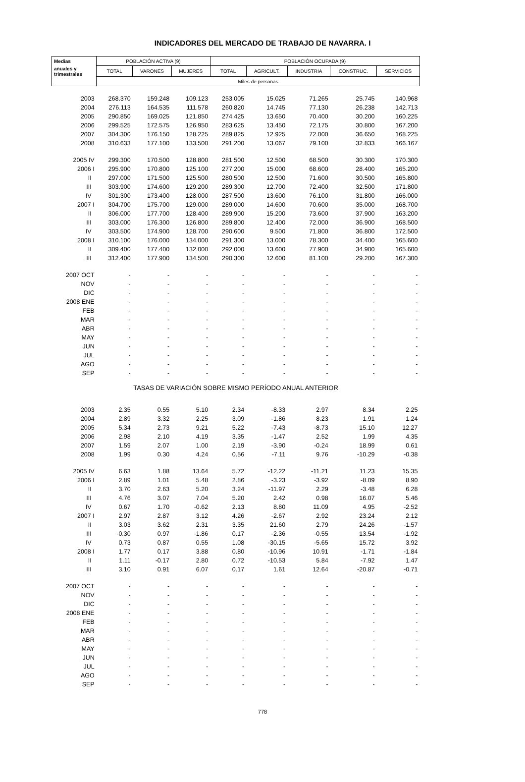INDICADORES DEL MERCADO DE TRABAJO DE NAVARRA. I
| Medias | POBLACIÓN ACTIVA (9) | | | POBLACIÓN OCUPADA (9) | | | | |
| --- | --- | --- | --- | --- | --- | --- | --- | --- |
| anuales y trimestrales | TOTAL | VARONES | MUJERES | TOTAL | AGRICULT. | INDUSTRIA | CONSTRUC. | SERVICIOS |
| | Miles de personas | | | | | | | |
| 2003 | 268.370 | 159.248 | 109.123 | 253.005 | 15.025 | 71.265 | 25.745 | 140.968 |
| 2004 | 276.113 | 164.535 | 111.578 | 260.820 | 14.745 | 77.130 | 26.238 | 142.713 |
| 2005 | 290.850 | 169.025 | 121.850 | 274.425 | 13.650 | 70.400 | 30.200 | 160.225 |
| 2006 | 299.525 | 172.575 | 126.950 | 283.625 | 13.450 | 72.175 | 30.800 | 167.200 |
| 2007 | 304.300 | 176.150 | 128.225 | 289.825 | 12.925 | 72.000 | 36.650 | 168.225 |
| 2008 | 310.633 | 177.100 | 133.500 | 291.200 | 13.067 | 79.100 | 32.833 | 166.167 |
| 2005 IV | 299.300 | 170.500 | 128.800 | 281.500 | 12.500 | 68.500 | 30.300 | 170.300 |
| 2006 I | 295.900 | 170.800 | 125.100 | 277.200 | 15.000 | 68.600 | 28.400 | 165.200 |
| II | 297.000 | 171.500 | 125.500 | 280.500 | 12.500 | 71.600 | 30.500 | 165.800 |
| III | 303.900 | 174.600 | 129.200 | 289.300 | 12.700 | 72.400 | 32.500 | 171.800 |
| IV | 301.300 | 173.400 | 128.000 | 287.500 | 13.600 | 76.100 | 31.800 | 166.000 |
| 2007 I | 304.700 | 175.700 | 129.000 | 289.000 | 14.600 | 70.600 | 35.000 | 168.700 |
| II | 306.000 | 177.700 | 128.400 | 289.900 | 15.200 | 73.600 | 37.900 | 163.200 |
| III | 303.000 | 176.300 | 126.800 | 289.800 | 12.400 | 72.000 | 36.900 | 168.500 |
| IV | 303.500 | 174.900 | 128.700 | 290.600 | 9.500 | 71.800 | 36.800 | 172.500 |
| 2008 I | 310.100 | 176.000 | 134.000 | 291.300 | 13.000 | 78.300 | 34.400 | 165.600 |
| II | 309.400 | 177.400 | 132.000 | 292.000 | 13.600 | 77.900 | 34.900 | 165.600 |
| III | 312.400 | 177.900 | 134.500 | 290.300 | 12.600 | 81.100 | 29.200 | 167.300 |
| 2007 OCT | - | - | - | - | - | - | - | - |
| NOV | - | - | - | - | - | - | - | - |
| DIC | - | - | - | - | - | - | - | - |
| 2008 ENE | - | - | - | - | - | - | - | - |
| FEB | - | - | - | - | - | - | - | - |
| MAR | - | - | - | - | - | - | - | - |
| ABR | - | - | - | - | - | - | - | - |
| MAY | - | - | - | - | - | - | - | - |
| JUN | - | - | - | - | - | - | - | - |
| JUL | - | - | - | - | - | - | - | - |
| AGO | - | - | - | - | - | - | - | - |
| SEP | - | - | - | - | - | - | - | - |
| TASAS DE VARIACIÓN SOBRE MISMO PERÍODO ANUAL ANTERIOR | | | | | | | | |
| 2003 | 2.35 | 0.55 | 5.10 | 2.34 | -8.33 | 2.97 | 8.34 | 2.25 |
| 2004 | 2.89 | 3.32 | 2.25 | 3.09 | -1.86 | 8.23 | 1.91 | 1.24 |
| 2005 | 5.34 | 2.73 | 9.21 | 5.22 | -7.43 | -8.73 | 15.10 | 12.27 |
| 2006 | 2.98 | 2.10 | 4.19 | 3.35 | -1.47 | 2.52 | 1.99 | 4.35 |
| 2007 | 1.59 | 2.07 | 1.00 | 2.19 | -3.90 | -0.24 | 18.99 | 0.61 |
| 2008 | 1.99 | 0.30 | 4.24 | 0.56 | -7.11 | 9.76 | -10.29 | -0.38 |
| 2005 IV | 6.63 | 1.88 | 13.64 | 5.72 | -12.22 | -11.21 | 11.23 | 15.35 |
| 2006 I | 2.89 | 1.01 | 5.48 | 2.86 | -3.23 | -3.92 | -8.09 | 8.90 |
| II | 3.70 | 2.63 | 5.20 | 3.24 | -11.97 | 2.29 | -3.48 | 6.28 |
| III | 4.76 | 3.07 | 7.04 | 5.20 | 2.42 | 0.98 | 16.07 | 5.46 |
| IV | 0.67 | 1.70 | -0.62 | 2.13 | 8.80 | 11.09 | 4.95 | -2.52 |
| 2007 I | 2.97 | 2.87 | 3.12 | 4.26 | -2.67 | 2.92 | 23.24 | 2.12 |
| II | 3.03 | 3.62 | 2.31 | 3.35 | 21.60 | 2.79 | 24.26 | -1.57 |
| III | -0.30 | 0.97 | -1.86 | 0.17 | -2.36 | -0.55 | 13.54 | -1.92 |
| IV | 0.73 | 0.87 | 0.55 | 1.08 | -30.15 | -5.65 | 15.72 | 3.92 |
| 2008 I | 1.77 | 0.17 | 3.88 | 0.80 | -10.96 | 10.91 | -1.71 | -1.84 |
| II | 1.11 | -0.17 | 2.80 | 0.72 | -10.53 | 5.84 | -7.92 | 1.47 |
| III | 3.10 | 0.91 | 6.07 | 0.17 | 1.61 | 12.64 | -20.87 | -0.71 |
| 2007 OCT | - | - | - | - | - | - | - | - |
| NOV | - | - | - | - | - | - | - | - |
| DIC | - | - | - | - | - | - | - | - |
| 2008 ENE | - | - | - | - | - | - | - | - |
| FEB | - | - | - | - | - | - | - | - |
| MAR | - | - | - | - | - | - | - | - |
| ABR | - | - | - | - | - | - | - | - |
| MAY | - | - | - | - | - | - | - | - |
| JUN | - | - | - | - | - | - | - | - |
| JUL | - | - | - | - | - | - | - | - |
| AGO | - | - | - | - | - | - | - | - |
| SEP | - | - | - | - | - | - | - | - |
778